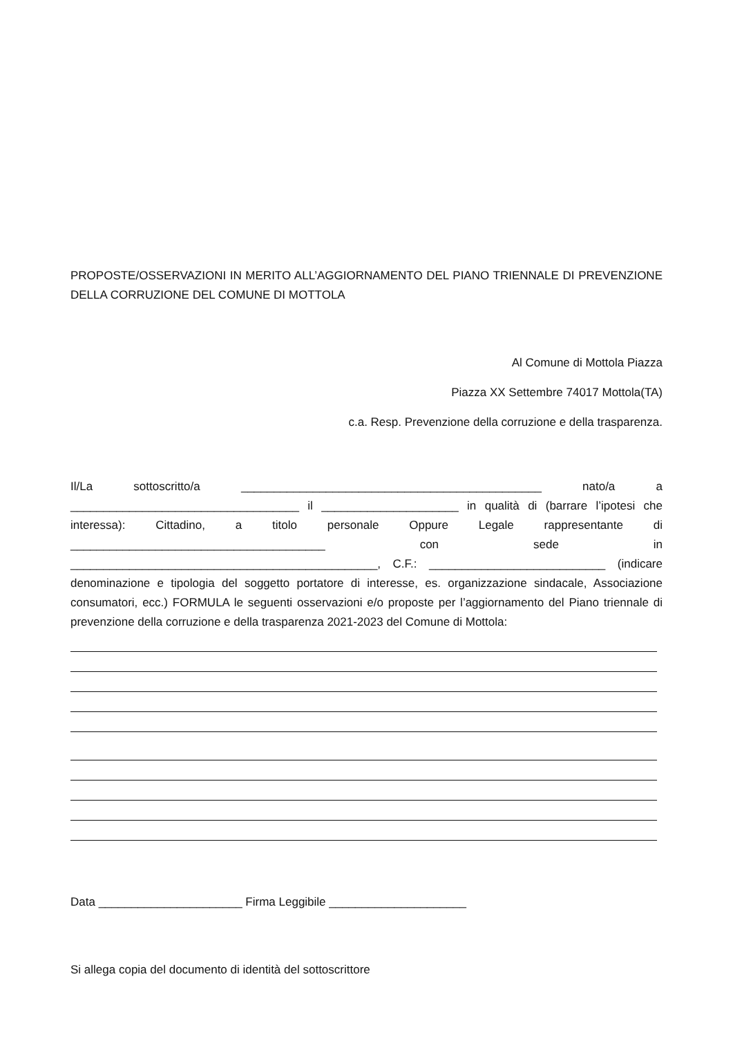PROPOSTE/OSSERVAZIONI IN MERITO ALL’AGGIORNAMENTO DEL PIANO TRIENNALE DI PREVENZIONE DELLA CORRUZIONE DEL COMUNE DI MOTTOLA
Al Comune di Mottola Piazza
Piazza XX Settembre 74017 Mottola(TA)
c.a. Resp. Prevenzione della corruzione e della trasparenza.
Il/La sottoscritto/a ______________________________________________ nato/a a ___________________________________ il _____________________ in qualità di (barrare l’ipotesi che interessa): Cittadino, a titolo personale Oppure Legale rappresentante di _______________________________________ con sede in _______________________________________________, C.F.: ___________________________ (indicare denominazione e tipologia del soggetto portatore di interesse, es. organizzazione sindacale, Associazione consumatori, ecc.) FORMULA le seguenti osservazioni e/o proposte per l’aggiornamento del Piano triennale di prevenzione della corruzione e della trasparenza 2021-2023 del Comune di Mottola:
Data ______________________ Firma Leggibile _____________________
Si allega copia del documento di identità del sottoscrittore